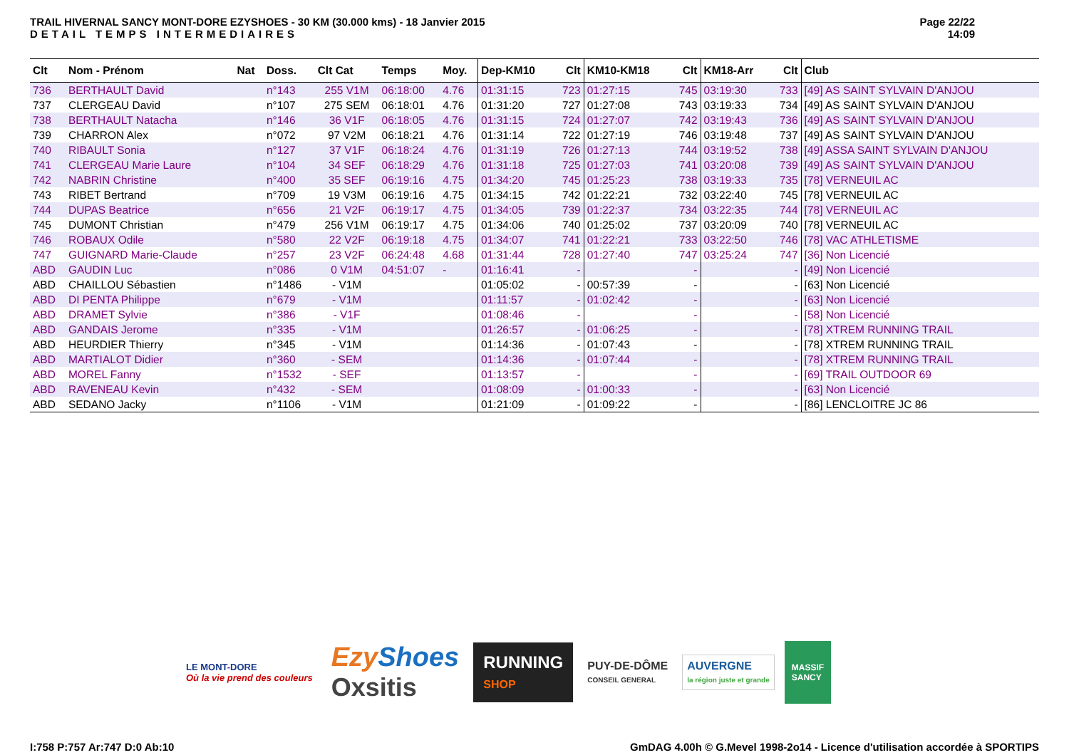TRAIL HIVERNAL SANCY MONT-DORE EZYSHOES - 30 KM (30.000 kms) - 18 Janvier 2015
DETAIL TEMPS INTERMEDIAIRES
Page 22/22
14:09
| Clt | Nom - Prénom | Nat | Doss. | Clt Cat | Temps | Moy. | Dep-KM10 | Clt | KM10-KM18 | Clt | KM18-Arr | Clt | Club |
| --- | --- | --- | --- | --- | --- | --- | --- | --- | --- | --- | --- | --- | --- |
| 736 | BERTHAULT David | | n°143 | 255 V1M | 06:18:00 | 4.76 | 01:31:15 | 723 | 01:27:15 | 745 | 03:19:30 | 733 | [49] AS SAINT SYLVAIN D'ANJOU |
| 737 | CLERGEAU David | | n°107 | 275 SEM | 06:18:01 | 4.76 | 01:31:20 | 727 | 01:27:08 | 743 | 03:19:33 | 734 | [49] AS SAINT SYLVAIN D'ANJOU |
| 738 | BERTHAULT Natacha | | n°146 | 36 V1F | 06:18:05 | 4.76 | 01:31:15 | 724 | 01:27:07 | 742 | 03:19:43 | 736 | [49] AS SAINT SYLVAIN D'ANJOU |
| 739 | CHARRON Alex | | n°072 | 97 V2M | 06:18:21 | 4.76 | 01:31:14 | 722 | 01:27:19 | 746 | 03:19:48 | 737 | [49] AS SAINT SYLVAIN D'ANJOU |
| 740 | RIBAULT Sonia | | n°127 | 37 V1F | 06:18:24 | 4.76 | 01:31:19 | 726 | 01:27:13 | 744 | 03:19:52 | 738 | [49] ASSA SAINT SYLVAIN D'ANJOU |
| 741 | CLERGEAU Marie Laure | | n°104 | 34 SEF | 06:18:29 | 4.76 | 01:31:18 | 725 | 01:27:03 | 741 | 03:20:08 | 739 | [49] AS SAINT SYLVAIN D'ANJOU |
| 742 | NABRIN Christine | | n°400 | 35 SEF | 06:19:16 | 4.75 | 01:34:20 | 745 | 01:25:23 | 738 | 03:19:33 | 735 | [78] VERNEUIL AC |
| 743 | RIBET Bertrand | | n°709 | 19 V3M | 06:19:16 | 4.75 | 01:34:15 | 742 | 01:22:21 | 732 | 03:22:40 | 745 | [78] VERNEUIL AC |
| 744 | DUPAS Beatrice | | n°656 | 21 V2F | 06:19:17 | 4.75 | 01:34:05 | 739 | 01:22:37 | 734 | 03:22:35 | 744 | [78] VERNEUIL AC |
| 745 | DUMONT Christian | | n°479 | 256 V1M | 06:19:17 | 4.75 | 01:34:06 | 740 | 01:25:02 | 737 | 03:20:09 | 740 | [78] VERNEUIL AC |
| 746 | ROBAUX Odile | | n°580 | 22 V2F | 06:19:18 | 4.75 | 01:34:07 | 741 | 01:22:21 | 733 | 03:22:50 | 746 | [78] VAC ATHLETISME |
| 747 | GUIGNARD Marie-Claude | | n°257 | 23 V2F | 06:24:48 | 4.68 | 01:31:44 | 728 | 01:27:40 | 747 | 03:25:24 | 747 | [36] Non Licencié |
| ABD | GAUDIN Luc | | n°086 | 0 V1M | 04:51:07 | - | 01:16:41 | - | | - | | - | [49] Non Licencié |
| ABD | CHAILLOU Sébastien | | n°1486 | - V1M | | | 01:05:02 | - | 00:57:39 | - | | - | [63] Non Licencié |
| ABD | DI PENTA Philippe | | n°679 | - V1M | | | 01:11:57 | - | 01:02:42 | - | | - | [63] Non Licencié |
| ABD | DRAMET Sylvie | | n°386 | - V1F | | | 01:08:46 | - | | - | | - | [58] Non Licencié |
| ABD | GANDAIS Jerome | | n°335 | - V1M | | | 01:26:57 | - | 01:06:25 | - | | - | [78] XTREM RUNNING TRAIL |
| ABD | HEURDIER Thierry | | n°345 | - V1M | | | 01:14:36 | - | 01:07:43 | - | | - | [78] XTREM RUNNING TRAIL |
| ABD | MARTIALOT Didier | | n°360 | - SEM | | | 01:14:36 | - | 01:07:44 | - | | - | [78] XTREM RUNNING TRAIL |
| ABD | MOREL Fanny | | n°1532 | - SEF | | | 01:13:57 | - | | - | | - | [69] TRAIL OUTDOOR 69 |
| ABD | RAVENEAU Kevin | | n°432 | - SEM | | | 01:08:09 | - | 01:00:33 | - | | - | [63] Non Licencié |
| ABD | SEDANO Jacky | | n°1106 | - V1M | | | 01:21:09 | - | 01:09:22 | - | | - | [86] LENCLOITRE JC 86 |
LE MONT-DORE
Où la vie prend des couleurs
Ezy Shoes
Oxsitis
RUNNING
SHOP
PUY-DE-DÔME
CONSEIL GENERAL
AUVERGNE
la région juste et grande
MASSIF
SANCY
I:758 P:757 Ar:747 D:0 Ab:10 GmDAG 4.00h © G.Mevel 1998-2o14 - Licence d'utilisation accordée à SPORTIPS